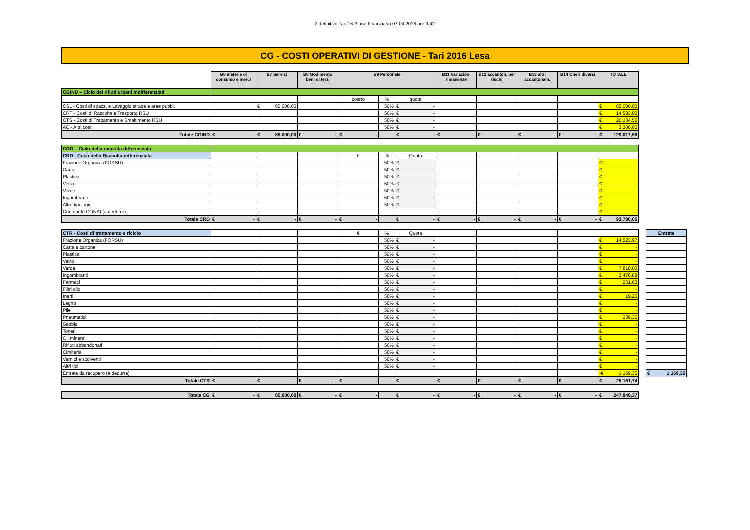3 definitivo Tari 16 Piano Finanziario 07.04.2016 ore 9,42
CG - COSTI OPERATIVI DI GESTIONE - Tari 2016 Lesa
| | B6 materie di consumo e merci | B7 Servizi | B8 Godimento beni di terzi | B9 Personale | | | B11 Variazioni rimanenze | B12 accanton. per rischi | B13 altri accantonam. | B14 Oneri diversi | TOTALE | | |
| CGIND – Ciclo dei rifiuti urbani indifferenziati | | | | | | | | | | | | | |
| | | | | cosrto | % | quota | | | | | | | |
| CSL - Costi di spazz. e Lavaggio strade e aree pubbl. | | € 85.000,00 | | | 50% | € - | | | | | € 85.000,00 | | |
| CRT - Costi di Raccolta e Trasporto RSU | | | | | 50% | € - | | | | | € 14.583,03 | | |
| CTS - Costi di Trattamento e Smaltimento RSU | | | | | 50% | € - | | | | | € 26.134,55 | | |
| AC - Altri costi | | | | | 50% | € - | | | | | € 3.300,00 | | |
| Totale CGIND | € - | € 85.000,00 | € - | € - | | € - | € - | € - | € - | € - | € 129.017,58 | | |
| CGD – Ciclo della raccolta differenziata | | | | | | | | | | | | | |
| CRD - Costi della Raccolta differenziata | | | | € | % | Quota | | | | | | | |
| Frazione Organica (FORSU) | | | | | 50% | € - | | | | | € - | | |
| Carta | | | | | 50% | € - | | | | | € - | | |
| Plastica | | | | | 50% | € - | | | | | € - | | |
| Vetro | | | | | 50% | € - | | | | | € - | | |
| Verde | | | | | 50% | € - | | | | | € - | | |
| Ingombranti | | | | | 50% | € - | | | | | € - | | |
| Altre tipologie | | | | | 50% | € - | | | | | € - | | |
| Contributo CONAI (a dedurre) | | | | | | | | | | | € - | | |
| Totale CRD | € - | € - | € - | € - | | € - | € - | € - | € - | € - | € 93.780,05 | | |
| CTR - Costi di trattamento e riciclo | | | | € | % | Quota | | | | | | | Entrate |
| Frazione Organica (FORSU) | | | | | 50% | € - | | | | | € 14.523,97 | | |
| Carta e cartone | | | | | 50% | € - | | | | | € - | | |
| Plastica | | | | | 50% | € - | | | | | € - | | |
| Vetro | | | | | 50% | € - | | | | | € - | | |
| Verde | | | | | 50% | € - | | | | | € 7.810,00 | | |
| Ingombranti | | | | | 50% | € - | | | | | € 3.476,88 | | |
| Farmaci | | | | | 50% | € - | | | | | € 251,63 | | |
| Filtri olio | | | | | 50% | € - | | | | | € - | | |
| Inerti | | | | | 50% | € - | | | | | € 19,25 | | |
| Legno | | | | | 50% | € - | | | | | € - | | |
| Pile | | | | | 50% | € - | | | | | € - | | |
| Pneumatici | | | | | 50% | € - | | | | | € 239,36 | | |
| Sabbia | | | | | 50% | € - | | | | | € - | | |
| Toner | | | | | 50% | € - | | | | | € - | | |
| Oli minerali | | | | | 50% | € - | | | | | € - | | |
| Rifiuti abbandonati | | | | | 50% | € - | | | | | € - | | |
| Cimiteriali | | | | | 50% | € - | | | | | € - | | |
| Vernici e scolventi | | | | | 50% | € - | | | | | € - | | |
| Altri tipi | | | | | 50% | € - | | | | | € - | | |
| Entrate da recupero (a dedurre) | | | | | | | | | | | -€ 1.169,35 | | € 1.169,35 |
| Totale CTR | € - | € - | € - | € - | | € - | € - | € - | € - | € - | € 25.151,74 | | |
| Totale CG | € - | € 85.000,00 | € - | € - | | € - | € - | € - | € - | € - | € 247.949,37 | | |